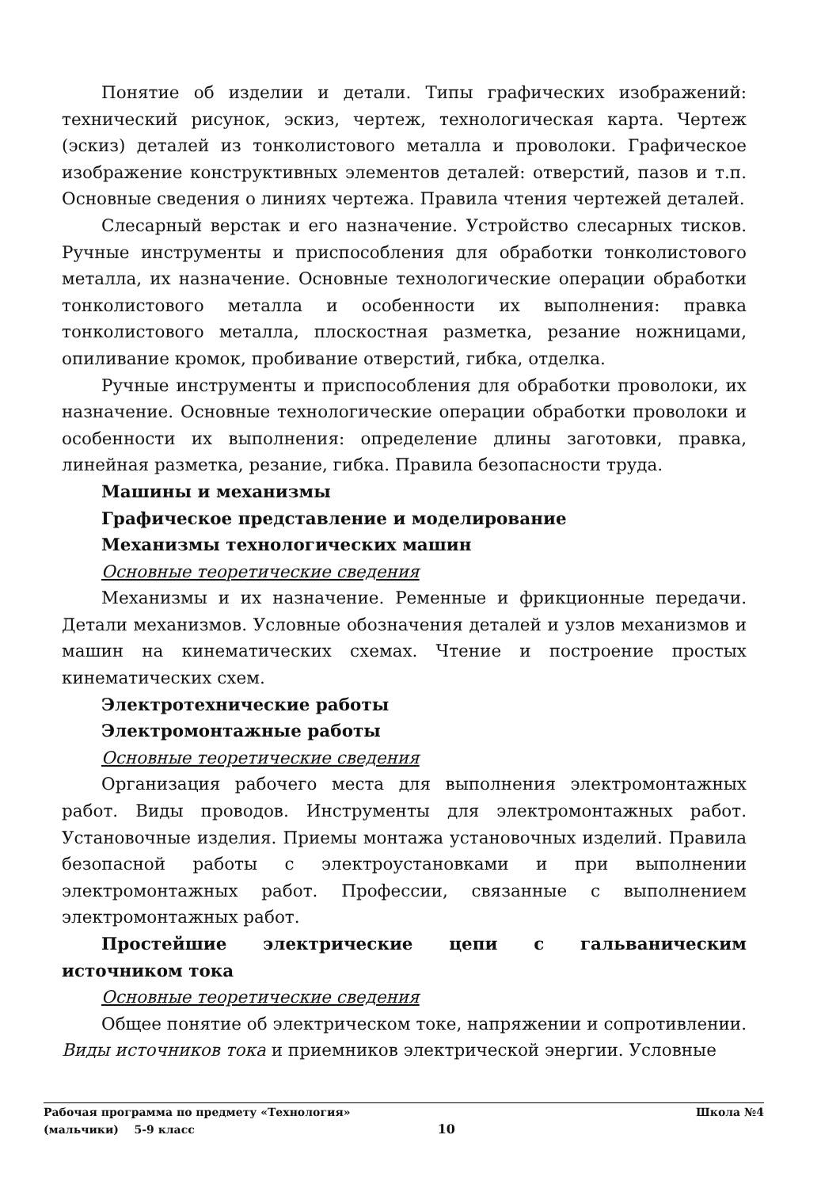Понятие об изделии и детали. Типы графических изображений: технический рисунок, эскиз, чертеж, технологическая карта. Чертеж (эскиз) деталей из тонколистового металла и проволоки. Графическое изображение конструктивных элементов деталей: отверстий, пазов и т.п. Основные сведения о линиях чертежа. Правила чтения чертежей деталей.
Слесарный верстак и его назначение. Устройство слесарных тисков. Ручные инструменты и приспособления для обработки тонколистового металла, их назначение. Основные технологические операции обработки тонколистового металла и особенности их выполнения: правка тонколистового металла, плоскостная разметка, резание ножницами, опиливание кромок, пробивание отверстий, гибка, отделка.
Ручные инструменты и приспособления для обработки проволоки, их назначение. Основные технологические операции обработки проволоки и особенности их выполнения: определение длины заготовки, правка, линейная разметка, резание, гибка. Правила безопасности труда.
Машины и механизмы
Графическое представление и моделирование
Механизмы технологических машин
Основные теоретические сведения
Механизмы и их назначение. Ременные и фрикционные передачи. Детали механизмов. Условные обозначения деталей и узлов механизмов и машин на кинематических схемах. Чтение и построение простых кинематических схем.
Электротехнические работы
Электромонтажные работы
Основные теоретические сведения
Организация рабочего места для выполнения электромонтажных работ. Виды проводов. Инструменты для электромонтажных работ. Установочные изделия. Приемы монтажа установочных изделий. Правила безопасной работы с электроустановками и при выполнении электромонтажных работ. Профессии, связанные с выполнением электромонтажных работ.
Простейшие электрические цепи с гальваническим источником тока
Основные теоретические сведения
Общее понятие об электрическом токе, напряжении и сопротивлении. Виды источников тока и приемников электрической энергии. Условные
Рабочая программа по предмету «Технология» Школа №4
(мальчики) 5-9 класс 10